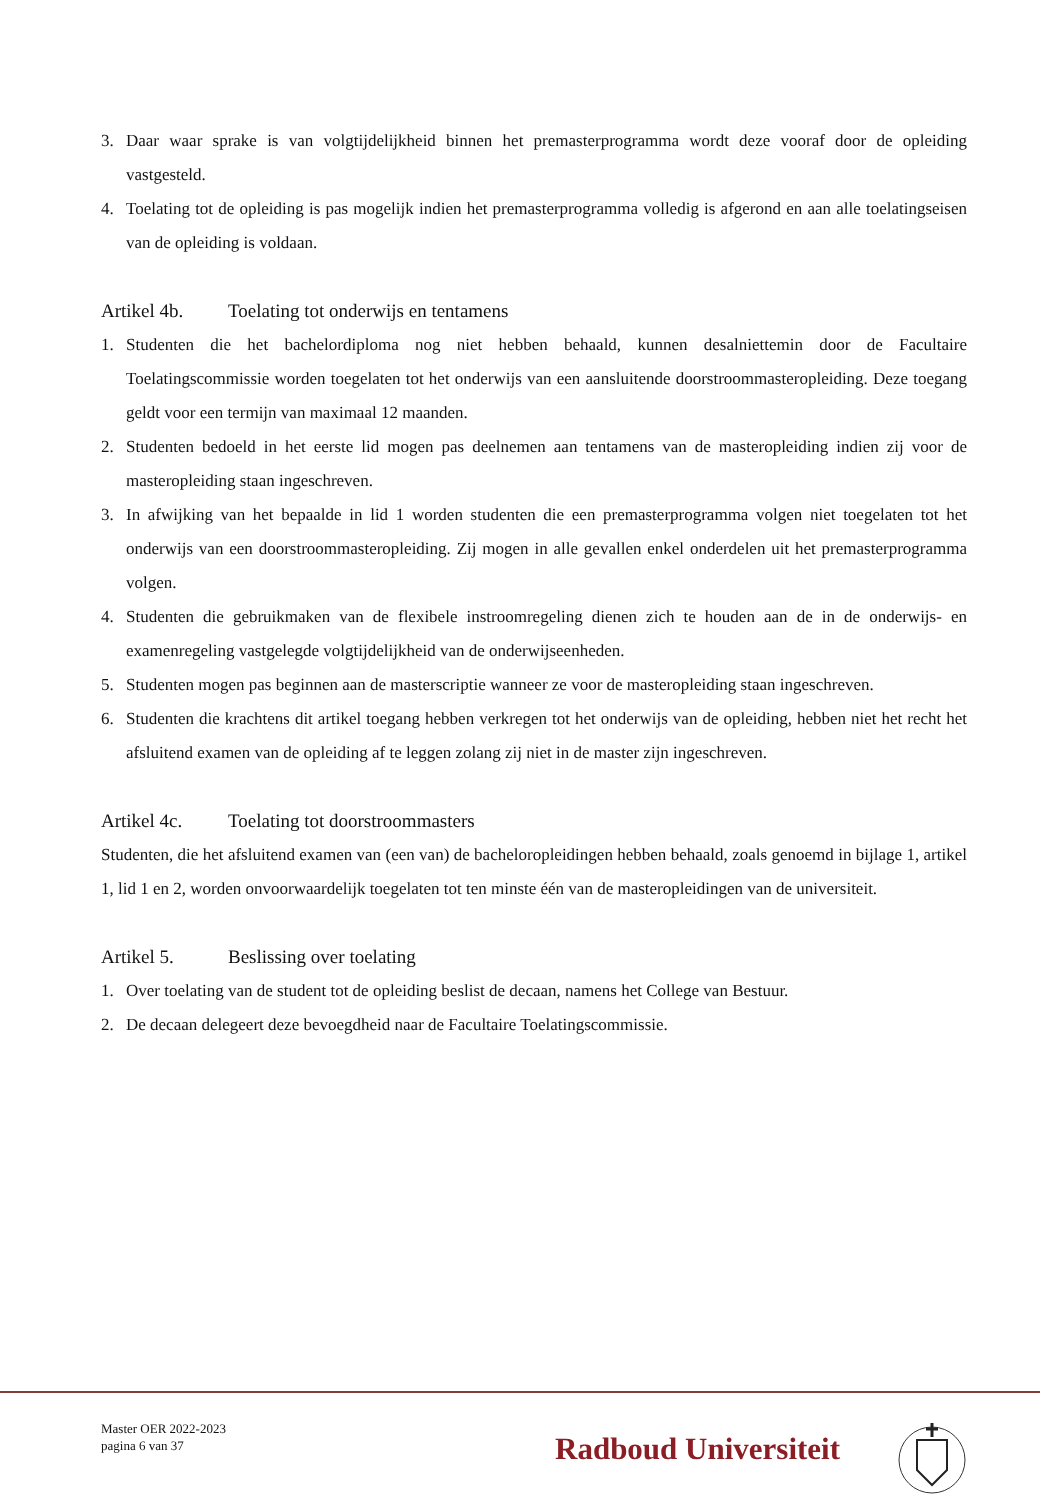3. Daar waar sprake is van volgtijdelijkheid binnen het premasterprogramma wordt deze vooraf door de opleiding vastgesteld.
4. Toelating tot de opleiding is pas mogelijk indien het premasterprogramma volledig is afgerond en aan alle toelatingseisen van de opleiding is voldaan.
Artikel 4b. Toelating tot onderwijs en tentamens
1. Studenten die het bachelordiploma nog niet hebben behaald, kunnen desalniettemin door de Facultaire Toelatingscommissie worden toegelaten tot het onderwijs van een aansluitende doorstroommasteropleiding. Deze toegang geldt voor een termijn van maximaal 12 maanden.
2. Studenten bedoeld in het eerste lid mogen pas deelnemen aan tentamens van de masteropleiding indien zij voor de masteropleiding staan ingeschreven.
3. In afwijking van het bepaalde in lid 1 worden studenten die een premasterprogramma volgen niet toegelaten tot het onderwijs van een doorstroommasteropleiding. Zij mogen in alle gevallen enkel onderdelen uit het premasterprogramma volgen.
4. Studenten die gebruikmaken van de flexibele instroomregeling dienen zich te houden aan de in de onderwijs- en examenregeling vastgelegde volgtijdelijkheid van de onderwijseenheden.
5. Studenten mogen pas beginnen aan de masterscriptie wanneer ze voor de masteropleiding staan ingeschreven.
6. Studenten die krachtens dit artikel toegang hebben verkregen tot het onderwijs van de opleiding, hebben niet het recht het afsluitend examen van de opleiding af te leggen zolang zij niet in de master zijn ingeschreven.
Artikel 4c. Toelating tot doorstroommasters
Studenten, die het afsluitend examen van (een van) de bacheloropleidingen hebben behaald, zoals genoemd in bijlage 1, artikel 1, lid 1 en 2, worden onvoorwaardelijk toegelaten tot ten minste één van de masteropleidingen van de universiteit.
Artikel 5. Beslissing over toelating
1. Over toelating van de student tot de opleiding beslist de decaan, namens het College van Bestuur.
2. De decaan delegeert deze bevoegdheid naar de Facultaire Toelatingscommissie.
Master OER 2022-2023
pagina 6 van 37
Radboud Universiteit